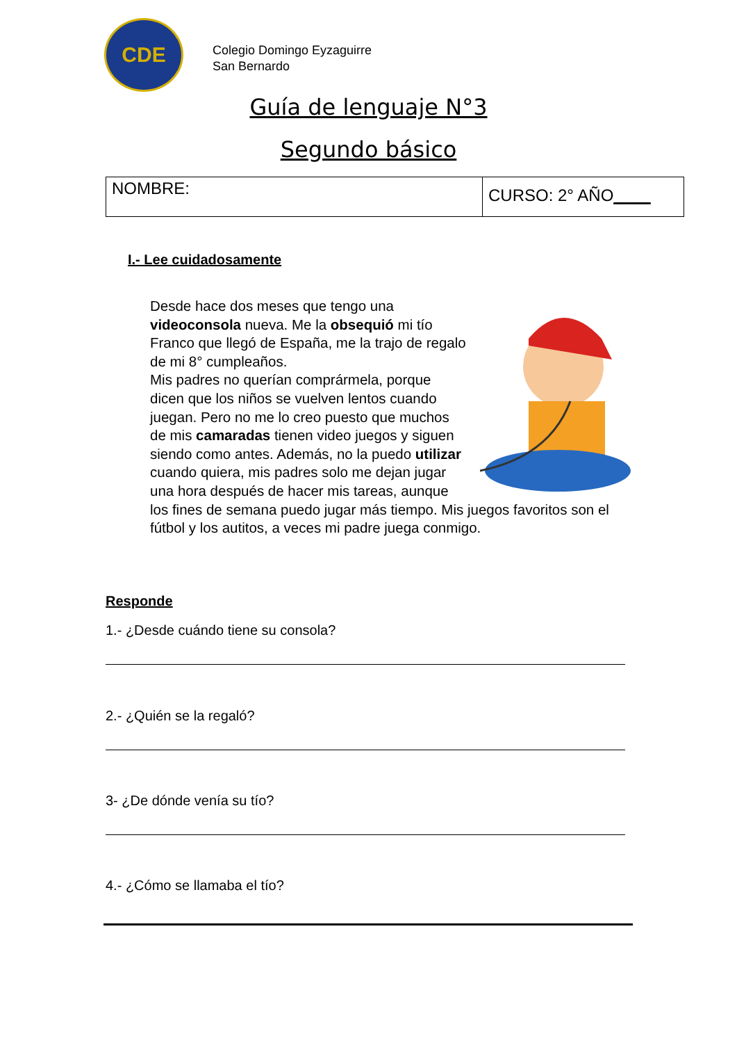CDE
Colegio Domingo Eyzaguirre
San Bernardo
Guía de lenguaje N°3
Segundo básico
| NOMBRE: | CURSO: 2° AÑO ____ |
I.- Lee cuidadosamente
Desde hace dos meses que tengo una videoconsola nueva. Me la obsequió mi tío Franco que llegó de España, me la trajo de regalo de mi 8° cumpleaños.
Mis padres no querían comprármela, porque dicen que los niños se vuelven lentos cuando juegan. Pero no me lo creo puesto que muchos de mis camaradas tienen video juegos y siguen siendo como antes. Además, no la puedo utilizar cuando quiera, mis padres solo me dejan jugar una hora después de hacer mis tareas, aunque los fines de semana puedo jugar más tiempo. Mis juegos favoritos son el fútbol y los autitos, a veces mi padre juega conmigo.
Responde
1.- ¿Desde cuándo tiene su consola?
2.- ¿Quién se la regaló?
3- ¿De dónde venía su tío?
4.- ¿Cómo se llamaba el tío?